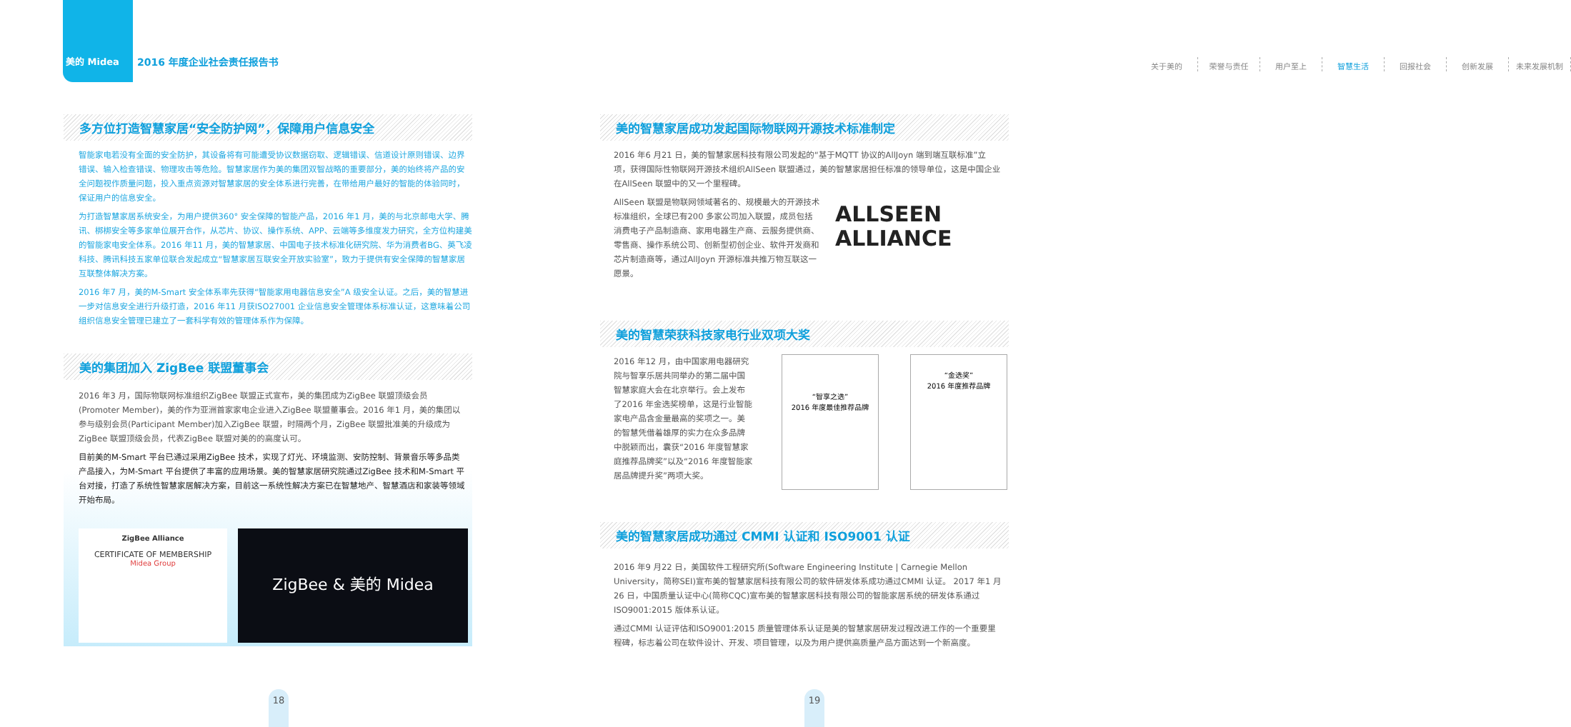美的 Midea
2016 年度企业社会责任报告书
多方位打造智慧家居“安全防护网”，保障用户信息安全
智能家电若没有全面的安全防护，其设备将有可能遭受协议数据窃取、逻辑错误、信道设计原则错误、边界错误、输入检查错误、物理攻击等危险。智慧家居作为美的集团双智战略的重要部分，美的始终将产品的安全问题视作质量问题，投入重点资源对智慧家居的安全体系进行完善，在带给用户最好的智能的体验同时，保证用户的信息安全。
为打造智慧家居系统安全，为用户提供360° 安全保障的智能产品，2016 年1 月，美的与北京邮电大学、腾讯、梆梆安全等多家单位展开合作，从芯片、协议、操作系统、APP、云端等多维度发力研究，全方位构建美的智能家电安全体系。2016 年11 月，美的智慧家居、中国电子技术标准化研究院、华为消费者BG、英飞凌科技、腾讯科技五家单位联合发起成立“智慧家居互联安全开放实验室”，致力于提供有安全保障的智慧家居互联整体解决方案。
2016 年7 月，美的M-Smart 安全体系率先获得“智能家用电器信息安全”A 级安全认证。之后，美的智慧进一步对信息安全进行升级打造，2016 年11 月获ISO27001 企业信息安全管理体系标准认证，这意味着公司组织信息安全管理已建立了一套科学有效的管理体系作为保障。
美的集团加入 ZigBee 联盟董事会
2016 年3 月，国际物联网标准组织ZigBee 联盟正式宣布，美的集团成为ZigBee 联盟顶级会员(Promoter Member)，美的作为亚洲首家家电企业进入ZigBee 联盟董事会。2016 年1 月，美的集团以参与级别会员(Participant Member)加入ZigBee 联盟，时隔两个月，ZigBee 联盟批准美的升级成为ZigBee 联盟顶级会员，代表ZigBee 联盟对美的的高度认可。
目前美的M-Smart 平台已通过采用ZigBee 技术，实现了灯光、环境监测、安防控制、背景音乐等多品类产品接入，为M-Smart 平台提供了丰富的应用场景。美的智慧家居研究院通过ZigBee 技术和M-Smart 平台对接，打造了系统性智慧家居解决方案，目前这一系统性解决方案已在智慧地产、智慧酒店和家装等领域开始布局。
ZigBee Alliance
CERTIFICATE OF MEMBERSHIP
Midea Group
ZigBee & 美的 Midea
18
关于美的 荣誉与责任 用户至上 智慧生活 回报社会 创新发展 未来发展机制
美的智慧家居成功发起国际物联网开源技术标准制定
2016 年6 月21 日，美的智慧家居科技有限公司发起的“基于MQTT 协议的AllJoyn 端到端互联标准”立项，获得国际性物联网开源技术组织AllSeen 联盟通过，美的智慧家居担任标准的领导单位，这是中国企业在AllSeen 联盟中的又一个里程碑。
AllSeen 联盟是物联网领域著名的、规模最大的开源技术标准组织，全球已有200 多家公司加入联盟，成员包括消费电子产品制造商、家用电器生产商、云服务提供商、零售商、操作系统公司、创新型初创企业、软件开发商和芯片制造商等，通过AllJoyn 开源标准共推万物互联这一愿景。
ALLSEEN
ALLIANCE
美的智慧荣获科技家电行业双项大奖
2016 年12 月，由中国家用电器研究院与智享乐居共同举办的第二届中国智慧家庭大会在北京举行。会上发布了2016 年金选奖榜单，这是行业智能家电产品含金量最高的奖项之一。美的智慧凭借着雄厚的实力在众多品牌中脱颖而出，囊获“2016 年度智慧家庭推荐品牌奖”以及“2016 年度智能家居品牌提升奖”两项大奖。
“智享之选”
2016 年度最佳推荐品牌
“金选奖”
2016 年度推荐品牌
美的智慧家居成功通过 CMMI 认证和 ISO9001 认证
2016 年9 月22 日，美国软件工程研究所(Software Engineering Institute | Carnegie Mellon University，简称SEI)宣布美的智慧家居科技有限公司的软件研发体系成功通过CMMI 认证。 2017 年1 月26 日，中国质量认证中心(简称CQC)宣布美的智慧家居科技有限公司的智能家居系统的研发体系通过ISO9001:2015 版体系认证。
通过CMMI 认证评估和ISO9001:2015 质量管理体系认证是美的智慧家居研发过程改进工作的一个重要里程碑，标志着公司在软件设计、开发、项目管理，以及为用户提供高质量产品方面达到一个新高度。
19